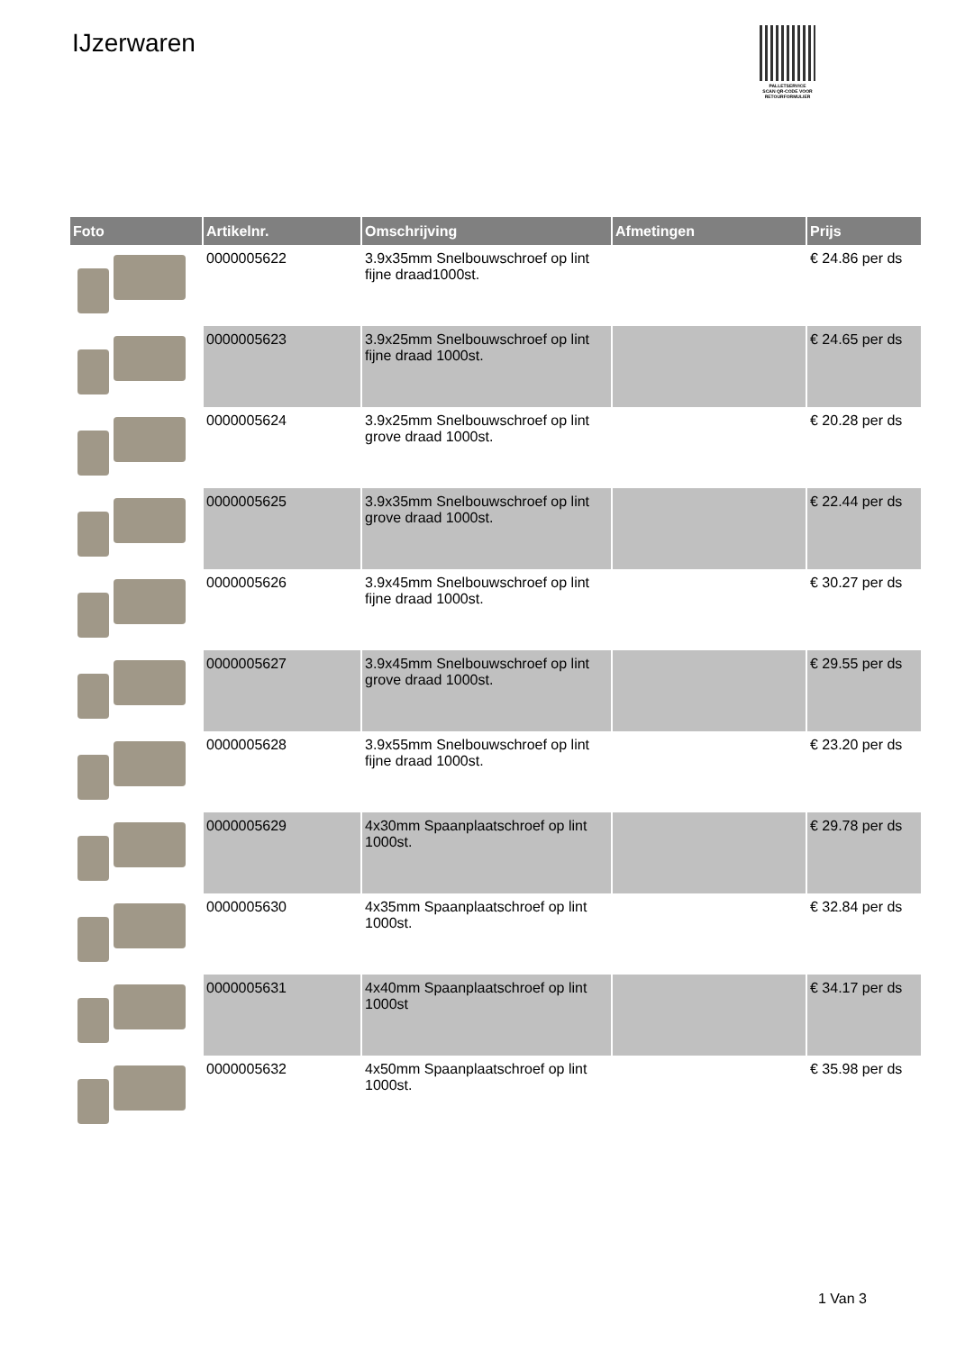IJzerwaren
PALLETSERVICE
SCAN QR-CODE VOOR RETOURFORMULIER
| Foto | Artikelnr. | Omschrijving | Afmetingen | Prijs |
| --- | --- | --- | --- | --- |
| | 0000005622 | 3.9x35mm Snelbouwschroef op lint fijne draad1000st. | | € 24.86 per ds |
| | 0000005623 | 3.9x25mm Snelbouwschroef op lint fijne draad 1000st. | | € 24.65 per ds |
| | 0000005624 | 3.9x25mm Snelbouwschroef op lint grove draad 1000st. | | € 20.28 per ds |
| | 0000005625 | 3.9x35mm Snelbouwschroef op lint grove draad 1000st. | | € 22.44 per ds |
| | 0000005626 | 3.9x45mm Snelbouwschroef op lint fijne draad 1000st. | | € 30.27 per ds |
| | 0000005627 | 3.9x45mm Snelbouwschroef op lint grove draad 1000st. | | € 29.55 per ds |
| | 0000005628 | 3.9x55mm Snelbouwschroef op lint fijne draad 1000st. | | € 23.20 per ds |
| | 0000005629 | 4x30mm Spaanplaatschroef op lint 1000st. | | € 29.78 per ds |
| | 0000005630 | 4x35mm Spaanplaatschroef op lint 1000st. | | € 32.84 per ds |
| | 0000005631 | 4x40mm Spaanplaatschroef op lint 1000st | | € 34.17 per ds |
| | 0000005632 | 4x50mm Spaanplaatschroef op lint 1000st. | | € 35.98 per ds |
1 Van 3